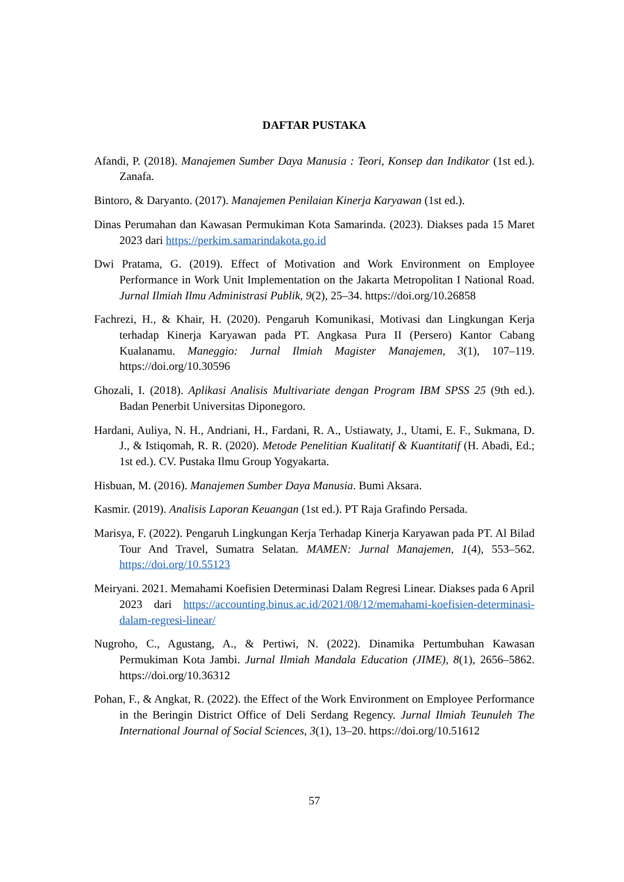DAFTAR PUSTAKA
Afandi, P. (2018). Manajemen Sumber Daya Manusia : Teori, Konsep dan Indikator (1st ed.). Zanafa.
Bintoro, & Daryanto. (2017). Manajemen Penilaian Kinerja Karyawan (1st ed.).
Dinas Perumahan dan Kawasan Permukiman Kota Samarinda. (2023). Diakses pada 15 Maret 2023 dari https://perkim.samarindakota.go.id
Dwi Pratama, G. (2019). Effect of Motivation and Work Environment on Employee Performance in Work Unit Implementation on the Jakarta Metropolitan I National Road. Jurnal Ilmiah Ilmu Administrasi Publik, 9(2), 25–34. https://doi.org/10.26858
Fachrezi, H., & Khair, H. (2020). Pengaruh Komunikasi, Motivasi dan Lingkungan Kerja terhadap Kinerja Karyawan pada PT. Angkasa Pura II (Persero) Kantor Cabang Kualanamu. Maneggio: Jurnal Ilmiah Magister Manajemen, 3(1), 107–119. https://doi.org/10.30596
Ghozali, I. (2018). Aplikasi Analisis Multivariate dengan Program IBM SPSS 25 (9th ed.). Badan Penerbit Universitas Diponegoro.
Hardani, Auliya, N. H., Andriani, H., Fardani, R. A., Ustiawaty, J., Utami, E. F., Sukmana, D. J., & Istiqomah, R. R. (2020). Metode Penelitian Kualitatif & Kuantitatif (H. Abadi, Ed.; 1st ed.). CV. Pustaka Ilmu Group Yogyakarta.
Hisbuan, M. (2016). Manajemen Sumber Daya Manusia. Bumi Aksara.
Kasmir. (2019). Analisis Laporan Keuangan (1st ed.). PT Raja Grafindo Persada.
Marisya, F. (2022). Pengaruh Lingkungan Kerja Terhadap Kinerja Karyawan pada PT. Al Bilad Tour And Travel, Sumatra Selatan. MAMEN: Jurnal Manajemen, 1(4), 553–562. https://doi.org/10.55123
Meiryani. 2021. Memahami Koefisien Determinasi Dalam Regresi Linear. Diakses pada 6 April 2023 dari https://accounting.binus.ac.id/2021/08/12/memahami-koefisien-determinasi-dalam-regresi-linear/
Nugroho, C., Agustang, A., & Pertiwi, N. (2022). Dinamika Pertumbuhan Kawasan Permukiman Kota Jambi. Jurnal Ilmiah Mandala Education (JIME), 8(1), 2656–5862. https://doi.org/10.36312
Pohan, F., & Angkat, R. (2022). the Effect of the Work Environment on Employee Performance in the Beringin District Office of Deli Serdang Regency. Jurnal Ilmiah Teunuleh The International Journal of Social Sciences, 3(1), 13–20. https://doi.org/10.51612
57